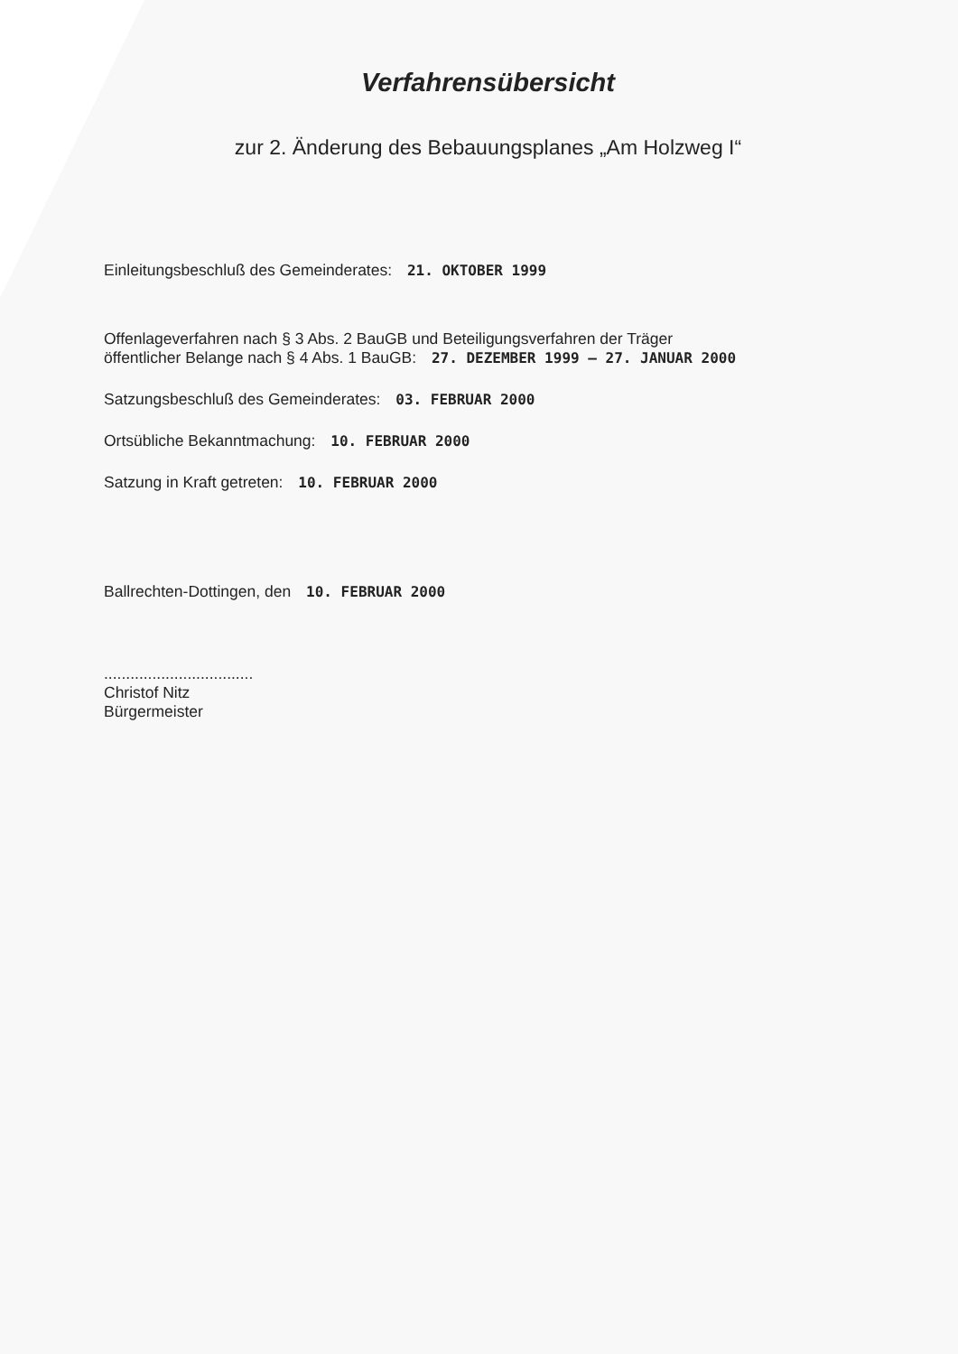Verfahrensübersicht
zur 2. Änderung des Bebauungsplanes „Am Holzweg I“
Einleitungsbeschluß des Gemeinderates: 21. OKTOBER 1999
Offenlageverfahren nach § 3 Abs. 2 BauGB und Beteiligungsverfahren der Träger
öffentlicher Belange nach § 4 Abs. 1 BauGB: 27. DEZEMBER 1999 – 27. JANUAR 2000
Satzungsbeschluß des Gemeinderates: 03. FEBRUAR 2000
Ortsübliche Bekanntmachung: 10. FEBRUAR 2000
Satzung in Kraft getreten: 10. FEBRUAR 2000
Ballrechten-Dottingen, den 10. FEBRUAR 2000
..................................
Christof Nitz
Bürgermeister